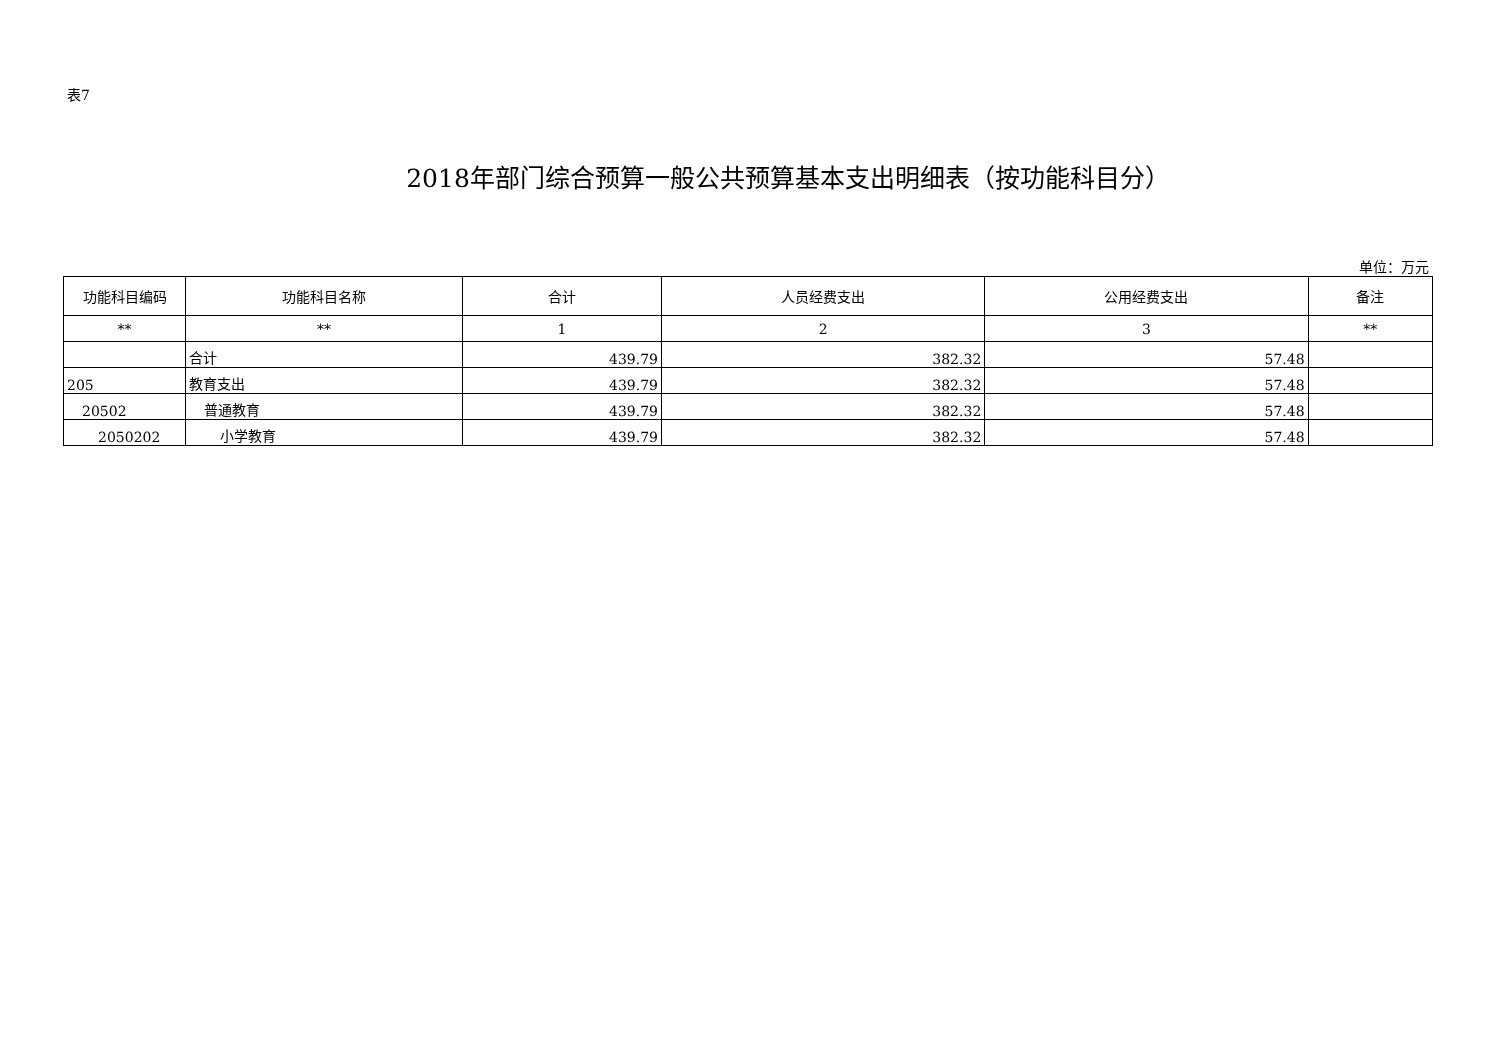表7
2018年部门综合预算一般公共预算基本支出明细表（按功能科目分）
单位：万元
| 功能科目编码 | 功能科目名称 | 合计 | 人员经费支出 | 公用经费支出 | 备注 |
| --- | --- | --- | --- | --- | --- |
| ** | ** | 1 | 2 | 3 | ** |
| | 合计 | 439.79 | 382.32 | 57.48 | |
| 205 | 教育支出 | 439.79 | 382.32 | 57.48 | |
| 20502 | 普通教育 | 439.79 | 382.32 | 57.48 | |
| 2050202 | 小学教育 | 439.79 | 382.32 | 57.48 | |